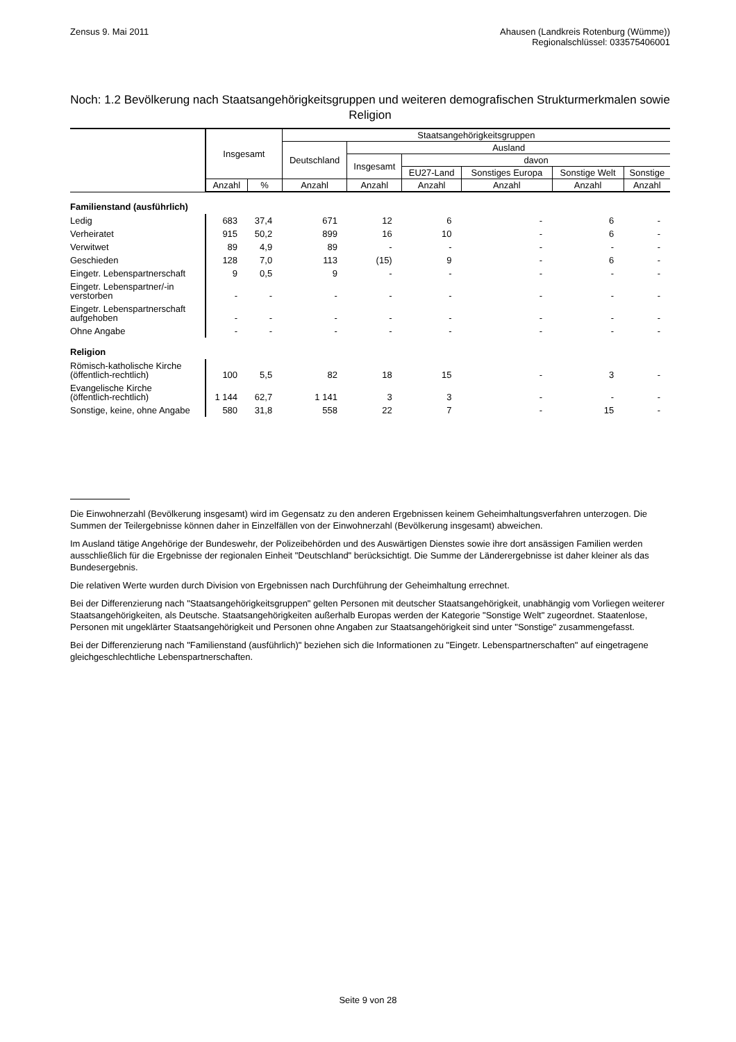Zensus 9. Mai 2011 Ahausen (Landkreis Rotenburg (Wümme))
Regionalschlüssel: 033575406001
Noch: 1.2 Bevölkerung nach Staatsangehörigkeitsgruppen und weiteren demografischen Strukturmerkmalen sowie Religion
| | Insgesamt | | Staatsangehörigkeitsgruppen | | | | | |
| --- | --- | --- | --- | --- | --- | --- | --- | --- |
| | | | Deutschland | Ausland | | | | |
| | | | | Insgesamt | davon | | | |
| | | | | | EU27-Land | Sonstiges Europa | Sonstige Welt | Sonstige |
| | Anzahl | % | Anzahl | Anzahl | Anzahl | Anzahl | Anzahl | Anzahl |
| Familienstand (ausführlich) | | | | | | | | |
| Ledig | 683 | 37,4 | 671 | 12 | 6 | - | 6 | - |
| Verheiratet | 915 | 50,2 | 899 | 16 | 10 | - | 6 | - |
| Verwitwet | 89 | 4,9 | 89 | - | - | - | - | - |
| Geschieden | 128 | 7,0 | 113 | (15) | 9 | - | 6 | - |
| Eingetr. Lebenspartnerschaft | 9 | 0,5 | 9 | - | - | - | - | - |
| Eingetr. Lebenspartner/-in verstorben | - | - | - | - | - | - | - | - |
| Eingetr. Lebenspartnerschaft aufgehoben | - | - | - | - | - | - | - | - |
| Ohne Angabe | - | - | - | - | - | - | - | - |
| Religion | | | | | | | | |
| Römisch-katholische Kirche (öffentlich-rechtlich) | 100 | 5,5 | 82 | 18 | 15 | - | 3 | - |
| Evangelische Kirche (öffentlich-rechtlich) | 1 144 | 62,7 | 1 141 | 3 | 3 | - | - | - |
| Sonstige, keine, ohne Angabe | 580 | 31,8 | 558 | 22 | 7 | - | 15 | - |
Die Einwohnerzahl (Bevölkerung insgesamt) wird im Gegensatz zu den anderen Ergebnissen keinem Geheimhaltungsverfahren unterzogen. Die Summen der Teilergebnisse können daher in Einzelfällen von der Einwohnerzahl (Bevölkerung insgesamt) abweichen.
Im Ausland tätige Angehörige der Bundeswehr, der Polizeibehörden und des Auswärtigen Dienstes sowie ihre dort ansässigen Familien werden ausschließlich für die Ergebnisse der regionalen Einheit "Deutschland" berücksichtigt. Die Summe der Länderergebnisse ist daher kleiner als das Bundesergebnis.
Die relativen Werte wurden durch Division von Ergebnissen nach Durchführung der Geheimhaltung errechnet.
Bei der Differenzierung nach "Staatsangehörigkeitsgruppen" gelten Personen mit deutscher Staatsangehörigkeit, unabhängig vom Vorliegen weiterer Staatsangehörigkeiten, als Deutsche. Staatsangehörigkeiten außerhalb Europas werden der Kategorie "Sonstige Welt" zugeordnet. Staatenlose, Personen mit ungeklärter Staatsangehörigkeit und Personen ohne Angaben zur Staatsangehörigkeit sind unter "Sonstige" zusammengefasst.
Bei der Differenzierung nach "Familienstand (ausführlich)" beziehen sich die Informationen zu "Eingetr. Lebenspartnerschaften" auf eingetragene gleichgeschlechtliche Lebenspartnerschaften.
Seite 9 von 28